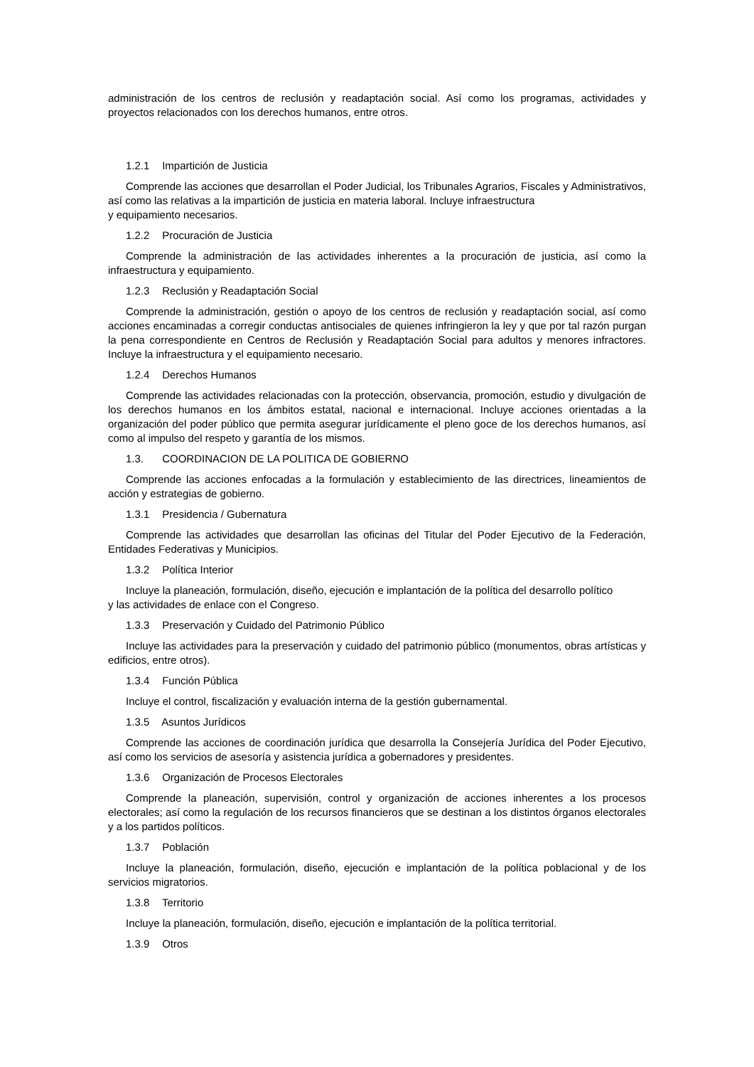administración de los centros de reclusión y readaptación social. Así como los programas, actividades y proyectos relacionados con los derechos humanos, entre otros.
1.2.1 Impartición de Justicia
Comprende las acciones que desarrollan el Poder Judicial, los Tribunales Agrarios, Fiscales y Administrativos, así como las relativas a la impartición de justicia en materia laboral. Incluye infraestructura
y equipamiento necesarios.
1.2.2 Procuración de Justicia
Comprende la administración de las actividades inherentes a la procuración de justicia, así como la infraestructura y equipamiento.
1.2.3 Reclusión y Readaptación Social
Comprende la administración, gestión o apoyo de los centros de reclusión y readaptación social, así como acciones encaminadas a corregir conductas antisociales de quienes infringieron la ley y que por tal razón purgan la pena correspondiente en Centros de Reclusión y Readaptación Social para adultos y menores infractores. Incluye la infraestructura y el equipamiento necesario.
1.2.4 Derechos Humanos
Comprende las actividades relacionadas con la protección, observancia, promoción, estudio y divulgación de los derechos humanos en los ámbitos estatal, nacional e internacional. Incluye acciones orientadas a la organización del poder público que permita asegurar jurídicamente el pleno goce de los derechos humanos, así como al impulso del respeto y garantía de los mismos.
1.3. COORDINACION DE LA POLITICA DE GOBIERNO
Comprende las acciones enfocadas a la formulación y establecimiento de las directrices, lineamientos de acción y estrategias de gobierno.
1.3.1 Presidencia / Gubernatura
Comprende las actividades que desarrollan las oficinas del Titular del Poder Ejecutivo de la Federación, Entidades Federativas y Municipios.
1.3.2 Política Interior
Incluye la planeación, formulación, diseño, ejecución e implantación de la política del desarrollo político
y las actividades de enlace con el Congreso.
1.3.3 Preservación y Cuidado del Patrimonio Público
Incluye las actividades para la preservación y cuidado del patrimonio público (monumentos, obras artísticas y edificios, entre otros).
1.3.4 Función Pública
Incluye el control, fiscalización y evaluación interna de la gestión gubernamental.
1.3.5 Asuntos Jurídicos
Comprende las acciones de coordinación jurídica que desarrolla la Consejería Jurídica del Poder Ejecutivo, así como los servicios de asesoría y asistencia jurídica a gobernadores y presidentes.
1.3.6 Organización de Procesos Electorales
Comprende la planeación, supervisión, control y organización de acciones inherentes a los procesos electorales; así como la regulación de los recursos financieros que se destinan a los distintos órganos electorales y a los partidos políticos.
1.3.7 Población
Incluye la planeación, formulación, diseño, ejecución e implantación de la política poblacional y de los servicios migratorios.
1.3.8 Territorio
Incluye la planeación, formulación, diseño, ejecución e implantación de la política territorial.
1.3.9 Otros